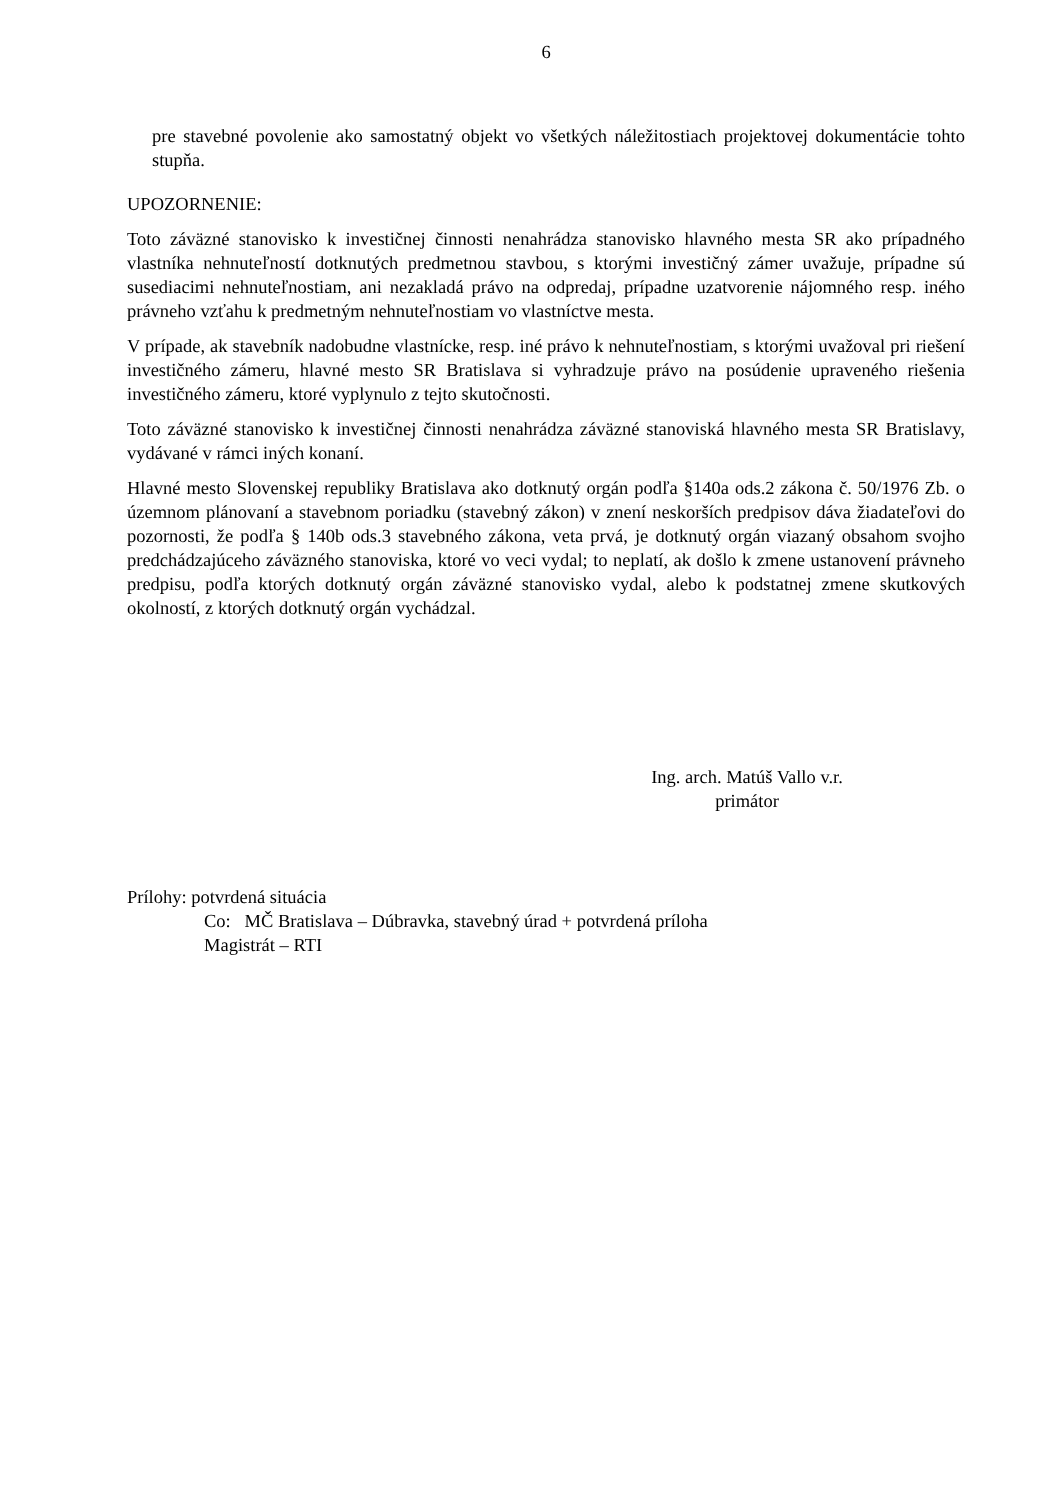6
pre stavebné povolenie ako samostatný objekt vo všetkých náležitostiach projektovej dokumentácie tohto stupňa.
UPOZORNENIE:
Toto záväzné stanovisko k investičnej činnosti nenahrádza stanovisko hlavného mesta SR ako prípadného vlastníka nehnuteľností dotknutých predmetnou stavbou, s ktorými investičný zámer uvažuje, prípadne sú susediacimi nehnuteľnostiam, ani nezakladá právo na odpredaj, prípadne uzatvorenie nájomného resp. iného právneho vzťahu k predmetným nehnuteľnostiam vo vlastníctve mesta.
V prípade, ak stavebník nadobudne vlastnícke, resp. iné právo k nehnuteľnostiam, s ktorými uvažoval pri riešení investičného zámeru, hlavné mesto SR Bratislava si vyhradzuje právo na posúdenie upraveného riešenia investičného zámeru, ktoré vyplynulo z tejto skutočnosti.
Toto záväzné stanovisko k investičnej činnosti nenahrádza záväzné stanoviská hlavného mesta SR Bratislavy, vydávané v rámci iných konaní.
Hlavné mesto Slovenskej republiky Bratislava ako dotknutý orgán podľa §140a ods.2 zákona č. 50/1976 Zb. o územnom plánovaní a stavebnom poriadku (stavebný zákon) v znení neskorších predpisov dáva žiadateľovi do pozornosti, že podľa § 140b ods.3 stavebného zákona, veta prvá, je dotknutý orgán viazaný obsahom svojho predchádzajúceho záväzného stanoviska, ktoré vo veci vydal; to neplatí, ak došlo k zmene ustanovení právneho predpisu, podľa ktorých dotknutý orgán záväzné stanovisko vydal, alebo k podstatnej zmene skutkových okolností, z ktorých dotknutý orgán vychádzal.
Ing. arch. Matúš Vallo v.r.
primátor
Prílohy: potvrdená situácia
Co: MČ Bratislava – Dúbravka, stavebný úrad + potvrdená príloha
Magistrát – RTI